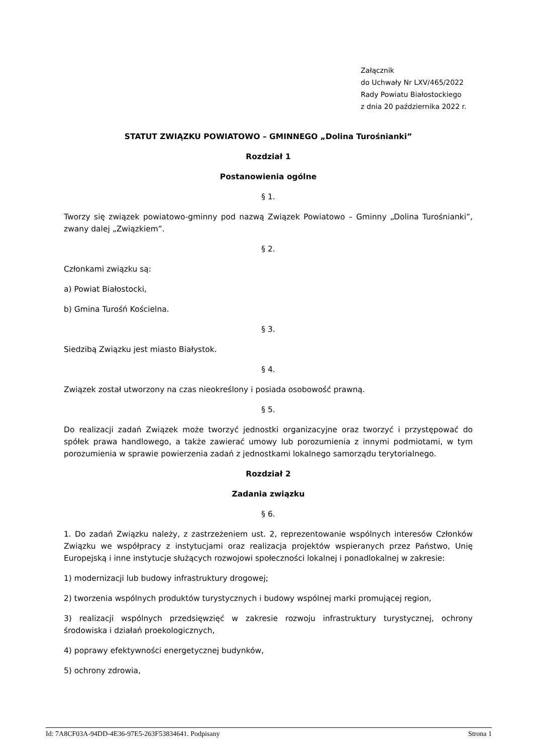Załącznik
do Uchwały Nr LXV/465/2022
Rady Powiatu Białostockiego
z dnia 20 października 2022 r.
STATUT ZWIĄZKU POWIATOWO – GMINNEGO „Dolina Turośnianki”
Rozdział 1
Postanowienia ogólne
§ 1.
Tworzy się związek powiatowo-gminny pod nazwą Związek Powiatowo – Gminny „Dolina Turośnianki”, zwany dalej „Związkiem”.
§ 2.
Członkami związku są:
a) Powiat Białostocki,
b) Gmina Turośń Kościelna.
§ 3.
Siedzibą Związku jest miasto Białystok.
§ 4.
Związek został utworzony na czas nieokreślony i posiada osobowość prawną.
§ 5.
Do realizacji zadań Związek może tworzyć jednostki organizacyjne oraz tworzyć i przystępować do spółek prawa handlowego, a także zawierać umowy lub porozumienia z innymi podmiotami, w tym porozumienia w sprawie powierzenia zadań z jednostkami lokalnego samorządu terytorialnego.
Rozdział 2
Zadania związku
§ 6.
1. Do zadań Związku należy, z zastrzeżeniem ust. 2, reprezentowanie wspólnych interesów Członków Związku we współpracy z instytucjami oraz realizacja projektów wspieranych przez Państwo, Unię Europejską i inne instytucje służących rozwojowi społeczności lokalnej i ponadlokalnej w zakresie:
1) modernizacji lub budowy infrastruktury drogowej;
2) tworzenia wspólnych produktów turystycznych i budowy wspólnej marki promującej region,
3) realizacji wspólnych przedsięwzięć w zakresie rozwoju infrastruktury turystycznej, ochrony środowiska i działań proekologicznych,
4) poprawy efektywności energetycznej budynków,
5) ochrony zdrowia,
Id: 7A8CF03A-94DD-4E36-97E5-263F53834641. Podpisany Strona 1